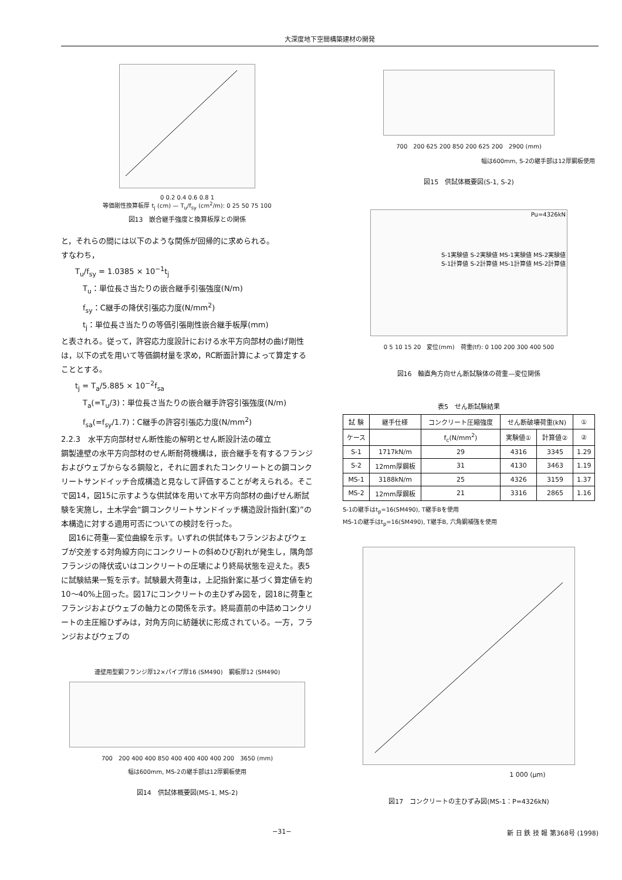大深度地下空間構築建材の開発
0 0.2 0.4 0.6 0.8 1
等価剛性換算板厚 t<sub>j</sub> (cm) — T<sub>u</sub>/f<sub>sy</sub> (cm<sup>2</sup>/m): 0 25 50 75 100
図13　嵌合継手強度と換算板厚との関係
と，それらの間には以下のような関係が回帰的に求められる。
すなわち，
T<sub>u</sub>/f<sub>sy</sub> = 1.0385 × 10<sup>−1</sup>t<sub>j</sub>
　T<sub>u</sub>：単位長さ当たりの嵌合継手引張強度(N/m)
　f<sub>sy</sub>：C継手の降伏引張応力度(N/mm<sup>2</sup>)
　t<sub>j</sub>：単位長さ当たりの等価引張剛性嵌合継手板厚(mm)
と表される。従って，許容応力度設計における水平方向部材の曲げ剛性は，以下の式を用いて等価鋼材量を求め，RC断面計算によって算定することとする。
t<sub>j</sub> = T<sub>a</sub>/5.885 × 10<sup>−2</sup>f<sub>sa</sub>
　T<sub>a</sub>(=T<sub>u</sub>/3)：単位長さ当たりの嵌合継手許容引張強度(N/m)
　f<sub>sa</sub>(=f<sub>sy</sub>/1.7)：C継手の許容引張応力度(N/mm<sup>2</sup>)
2.2.3　水平方向部材せん断性能の解明とせん断設計法の確立
鋼製連壁の水平方向部材のせん断耐荷機構は，嵌合継手を有するフランジおよびウェブからなる鋼殻と，それに囲まれたコンクリートとの鋼コンクリートサンドイッチ合成構造と見なして評価することが考えられる。そこで図14，図15に示すような供試体を用いて水平方向部材の曲げせん断試験を実施し，土木学会“鋼コンクリートサンドイッチ構造設計指針(案)”の本構造に対する適用可否についての検討を行った。
　図16に荷重—変位曲線を示す。いずれの供試体もフランジおよびウェブが交差する対角線方向にコンクリートの斜めひび割れが発生し，隅角部フランジの降伏或いはコンクリートの圧壊により終局状態を迎えた。表5に試験結果一覧を示す。試験最大荷重は，上記指針案に基づく算定値を約10〜40%上回った。図17にコンクリートの主ひずみ図を，図18に荷重とフランジおよびウェブの軸力との関係を示す。終局直前の中詰めコンクリートの主圧縮ひずみは，対角方向に紡錘状に形成されている。一方，フランジおよびウェブの
連壁用型鋼フランジ厚12×パイプ厚16 (SM490)　鋼板厚12 (SM490)
700　200 400 400 850 400 400 400 400 200　3650 (mm)
幅は600mm, MS-2の継手部は12厚鋼板使用
図14　供試体概要図(MS-1, MS-2)
700　200 625 200 850 200 625 200　2900 (mm)
幅は600mm, S-2の継手部は12厚鋼板使用
図15　供試体概要図(S-1, S-2)
Pu=4326kN
S-1実験値 S-2実験値 MS-1実験値 MS-2実験値
S-1計算値 S-2計算値 MS-1計算値 MS-2計算値
0 5 10 15 20　変位(mm)　荷重(tf): 0 100 200 300 400 500
図16　軸直角方向せん断試験体の荷重—変位関係
表5　せん断試験結果
| 試 験 | 継手仕様 | コンクリート圧縮強度 | せん断破壊荷重(kN) | | ① |
| --- | --- | --- | --- | --- | --- |
| ケース | | f<sub>c</sub>(N/mm<sup>2</sup>) | 実験値① | 計算値② | ② |
| S-1 | 1717kN/m | 29 | 4316 | 3345 | 1.29 |
| S-2 | 12mm厚鋼板 | 31 | 4130 | 3463 | 1.19 |
| MS-1 | 3188kN/m | 25 | 4326 | 3159 | 1.37 |
| MS-2 | 12mm厚鋼板 | 21 | 3316 | 2865 | 1.16 |
S-1の継手はt<sub>p</sub>=16(SM490), T継手Bを使用
MS-1の継手はt<sub>p</sub>=16(SM490), T継手B, 六角鋼補強を使用
1 000 (μm)
図17　コンクリートの主ひずみ図(MS-1：P=4326kN)
−31− 新 日 鉄 技 報 第368号 (1998)